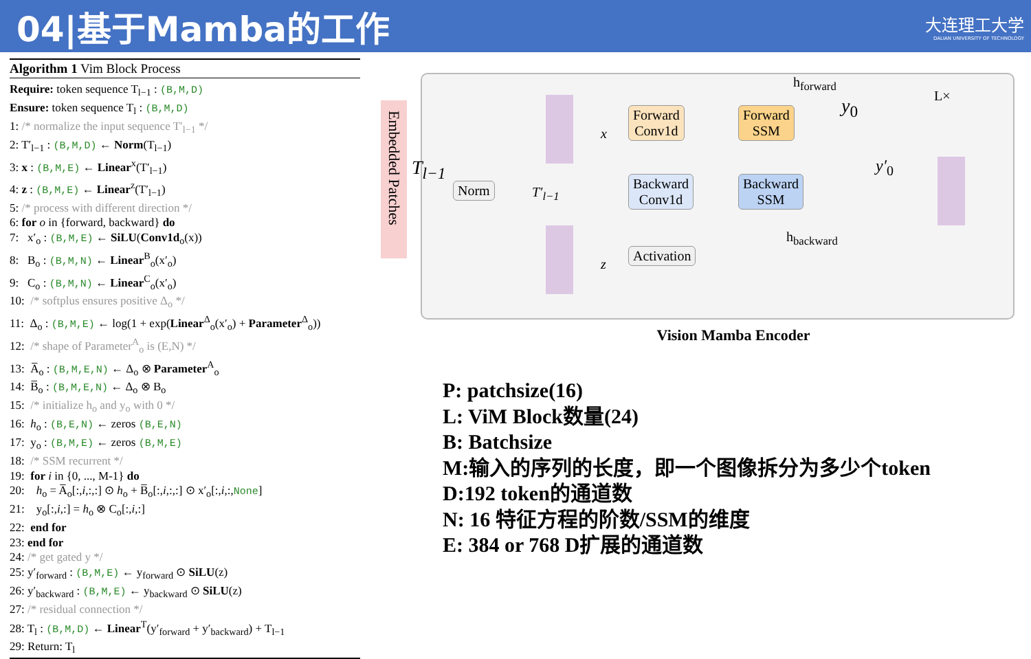04|基于Mamba的工作
大连理工大学
DALIAN UNIVERSITY OF TECHNOLOGY
Algorithm 1 Vim Block Process
Require: token sequence T<sub>l−1</sub> : (B,M,D)
Ensure: token sequence T<sub>l</sub> : (B,M,D)
1: /* normalize the input sequence T′<sub>l−1</sub> */
2: T′<sub>l−1</sub> : (B,M,D) ← Norm(T<sub>l−1</sub>)
3: x : (B,M,E) ← Linear<sup>x</sup>(T′<sub>l−1</sub>)
4: z : (B,M,E) ← Linear<sup>z</sup>(T′<sub>l−1</sub>)
5: /* process with different direction */
6: for o in {forward, backward} do
7: x′<sub>o</sub> : (B,M,E) ← SiLU(Conv1d<sub>o</sub>(x))
8: B<sub>o</sub> : (B,M,N) ← Linear<sup>B</sup><sub>o</sub>(x′<sub>o</sub>)
9: C<sub>o</sub> : (B,M,N) ← Linear<sup>C</sup><sub>o</sub>(x′<sub>o</sub>)
10: /* softplus ensures positive Δ<sub>o</sub> */
11: Δ<sub>o</sub> : (B,M,E) ← log(1 + exp(Linear<sup>Δ</sup><sub>o</sub>(x′<sub>o</sub>) + Parameter<sup>Δ</sup><sub>o</sub>))
12: /* shape of Parameter<sup>A</sup><sub>o</sub> is (E,N) */
13: A̅<sub>o</sub> : (B,M,E,N) ← Δ<sub>o</sub> ⊗ Parameter<sup>A</sup><sub>o</sub>
14: B̅<sub>o</sub> : (B,M,E,N) ← Δ<sub>o</sub> ⊗ B<sub>o</sub>
15: /* initialize h<sub>o</sub> and y<sub>o</sub> with 0 */
16: h<sub>o</sub> : (B,E,N) ← zeros (B,E,N)
17: y<sub>o</sub> : (B,M,E) ← zeros (B,M,E)
18: /* SSM recurrent */
19: for i in {0, ..., M-1} do
20: h<sub>o</sub> = A̅<sub>o</sub>[:,i,:,:] ⊙ h<sub>o</sub> + B̅<sub>o</sub>[:,i,:,:] ⊙ x′<sub>o</sub>[:,i,:,None]
21: y<sub>o</sub>[:,i,:] = h<sub>o</sub> ⊗ C<sub>o</sub>[:,i,:]
22: end for
23: end for
24: /* get gated y */
25: y′<sub>forward</sub> : (B,M,E) ← y<sub>forward</sub> ⊙ SiLU(z)
26: y′<sub>backward</sub> : (B,M,E) ← y<sub>backward</sub> ⊙ SiLU(z)
27: /* residual connection */
28: T<sub>l</sub> : (B,M,D) ← Linear<sup>T</sup>(y′<sub>forward</sub> + y′<sub>backward</sub>) + T<sub>l−1</sub>
29: Return: T<sub>l</sub>
Embedded Patches
T<sub>l−1</sub>
Norm T′<sub>l−1</sub>
x
z
Forward
Conv1d
Backward
Conv1d
Activation
Forward
SSM
Backward
SSM
h<sub>forward</sub>
h<sub>backward</sub>
y<sub>0</sub>
y′<sub>0</sub>
L×
Vision Mamba Encoder
P: patchsize(16)
L: ViM Block数量(24)
B: Batchsize
M:输入的序列的长度，即一个图像拆分为多少个token
D:192 token的通道数
N: 16 特征方程的阶数/SSM的维度
E: 384 or 768 D扩展的通道数